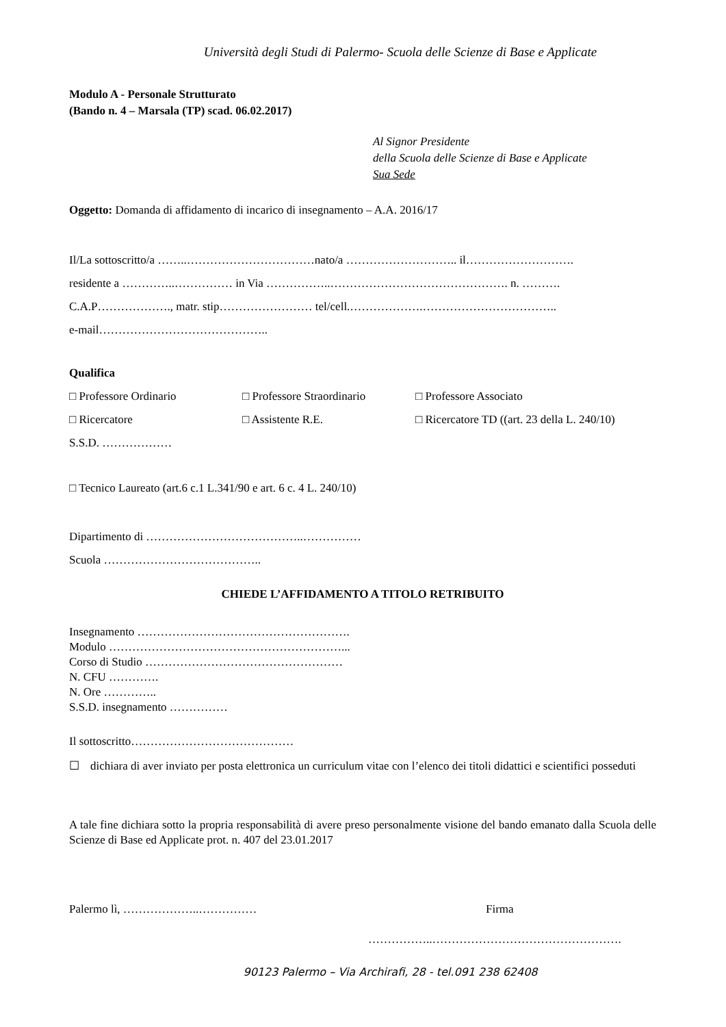Università degli Studi di Palermo- Scuola delle Scienze di Base e Applicate
Modulo A - Personale Strutturato
(Bando n. 4 – Marsala (TP) scad. 06.02.2017)
Al Signor Presidente
della Scuola delle Scienze di Base e Applicate
Sua Sede
Oggetto: Domanda di affidamento di incarico di insegnamento – A.A. 2016/17
Il/La sottoscritto/a ……..……………………………nato/a ……………………….. il……………………….
residente a …………..…………… in Via ……………..………………………………………. n. ……….
C.A.P………………., matr. stip…………………… tel/cell.……………….……………………………..
e-mail……………………………………..
Qualifica
□ Professore Ordinario
□ Professore Straordinario
□ Professore Associato
□ Ricercatore
□ Assistente R.E.
□ Ricercatore TD ((art. 23 della L. 240/10)
S.S.D. ………………
□ Tecnico Laureato (art.6 c.1 L.341/90 e art. 6 c. 4 L. 240/10)
Dipartimento di …………………………………..……………
Scuola …………………………………..
CHIEDE L’AFFIDAMENTO A TITOLO RETRIBUITO
Insegnamento ……………………………………………….
Modulo ……………………………………………………...
Corso di Studio ……………………………………………
N. CFU ………….
N. Ore …………..
S.S.D. insegnamento ……………
Il sottoscritto……………………………………
☐ dichiara di aver inviato per posta elettronica un curriculum vitae con l’elenco dei titoli didattici e scientifici posseduti
A tale fine dichiara sotto la propria responsabilità di avere preso personalmente visione del bando emanato dalla Scuola delle Scienze di Base ed Applicate prot. n. 407 del 23.01.2017
Palermo lì, ………………..…………… Firma
……………..………………………………………….
90123 Palermo – Via Archirafi, 28 - tel.091 238 62408